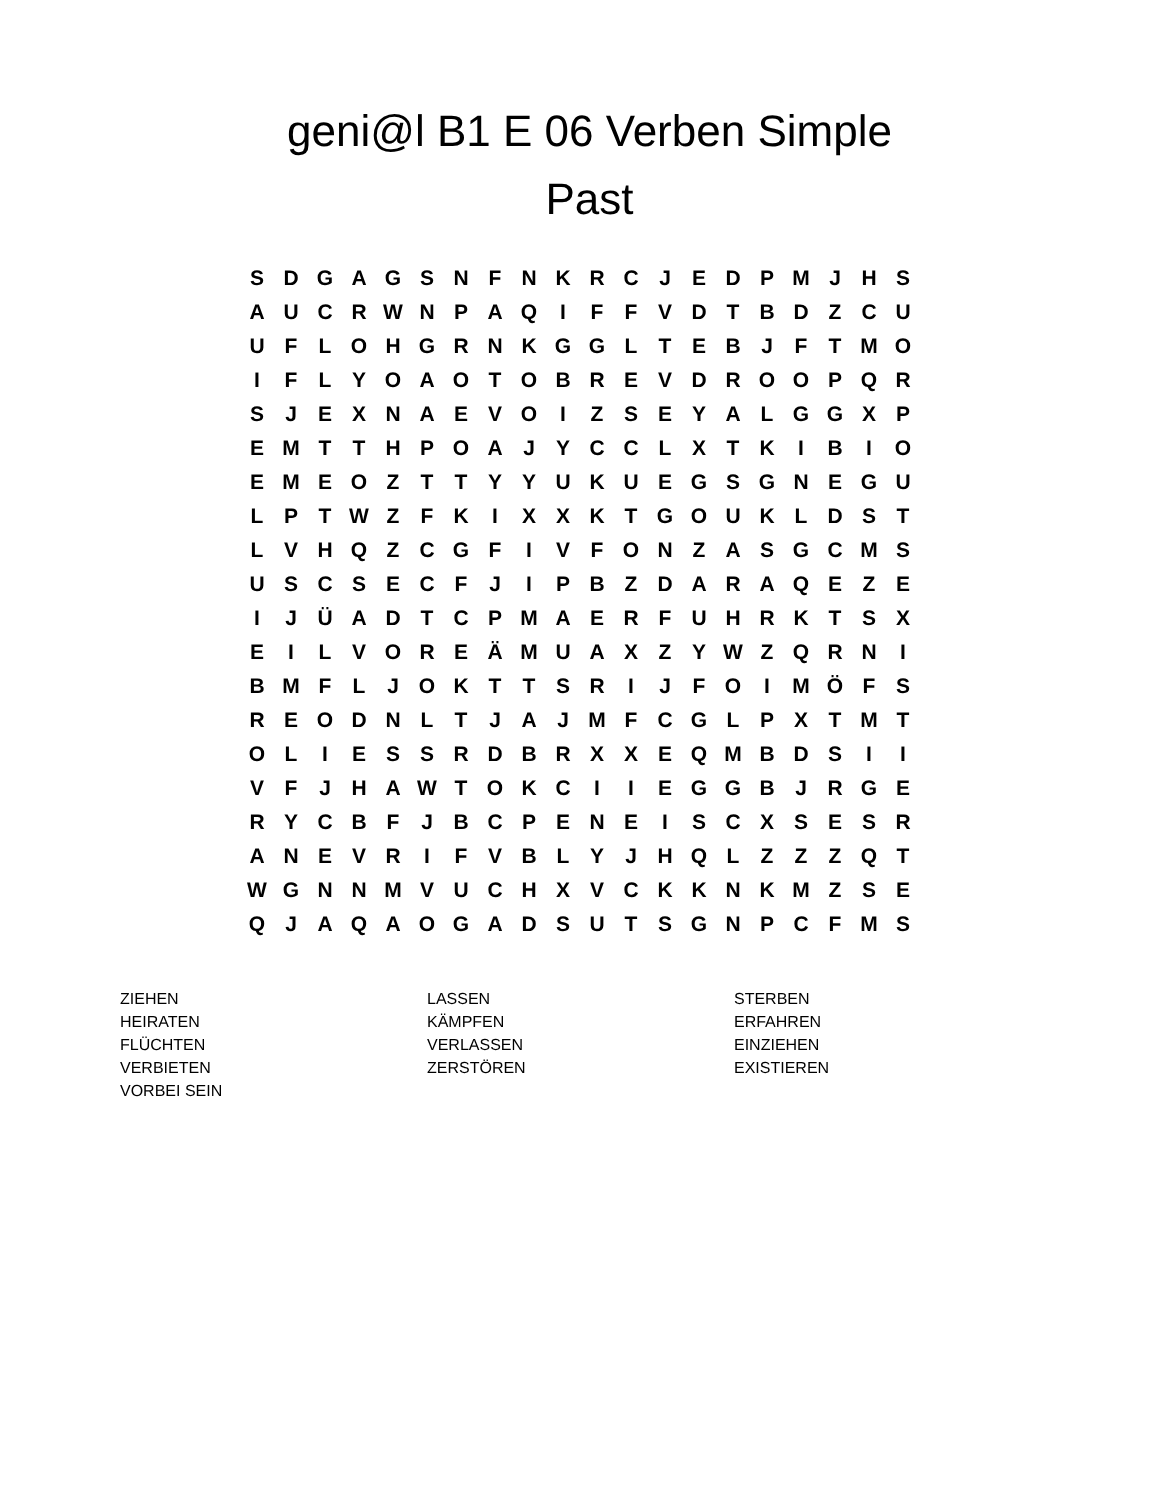geni@l B1 E 06 Verben Simple
Past
| S | D | G | A | G | S | N | F | N | K | R | C | J | E | D | P | M | J | H | S |
| A | U | C | R | W | N | P | A | Q | I | F | F | V | D | T | B | D | Z | C | U |
| U | F | L | O | H | G | R | N | K | G | G | L | T | E | B | J | F | T | M | O |
| I | F | L | Y | O | A | O | T | O | B | R | E | V | D | R | O | O | P | Q | R |
| S | J | E | X | N | A | E | V | O | I | Z | S | E | Y | A | L | G | G | X | P |
| E | M | T | T | H | P | O | A | J | Y | C | C | L | X | T | K | I | B | I | O |
| E | M | E | O | Z | T | T | Y | Y | U | K | U | E | G | S | G | N | E | G | U |
| L | P | T | W | Z | F | K | I | X | X | K | T | G | O | U | K | L | D | S | T |
| L | V | H | Q | Z | C | G | F | I | V | F | O | N | Z | A | S | G | C | M | S |
| U | S | C | S | E | C | F | J | I | P | B | Z | D | A | R | A | Q | E | Z | E |
| I | J | Ü | A | D | T | C | P | M | A | E | R | F | U | H | R | K | T | S | X |
| E | I | L | V | O | R | E | Ä | M | U | A | X | Z | Y | W | Z | Q | R | N | I |
| B | M | F | L | J | O | K | T | T | S | R | I | J | F | O | I | M | Ö | F | S |
| R | E | O | D | N | L | T | J | A | J | M | F | C | G | L | P | X | T | M | T |
| O | L | I | E | S | S | R | D | B | R | X | X | E | Q | M | B | D | S | I | I |
| V | F | J | H | A | W | T | O | K | C | I | I | E | G | G | B | J | R | G | E |
| R | Y | C | B | F | J | B | C | P | E | N | E | I | S | C | X | S | E | S | R |
| A | N | E | V | R | I | F | V | B | L | Y | J | H | Q | L | Z | Z | Z | Q | T |
| W | G | N | N | M | V | U | C | H | X | V | C | K | K | N | K | M | Z | S | E |
| Q | J | A | Q | A | O | G | A | D | S | U | T | S | G | N | P | C | F | M | S |
| ZIEHEN | LASSEN | STERBEN |
| HEIRATEN | KÄMPFEN | ERFAHREN |
| FLÜCHTEN | VERLASSEN | EINZIEHEN |
| VERBIETEN | ZERSTÖREN | EXISTIEREN |
| VORBEI SEIN | | |